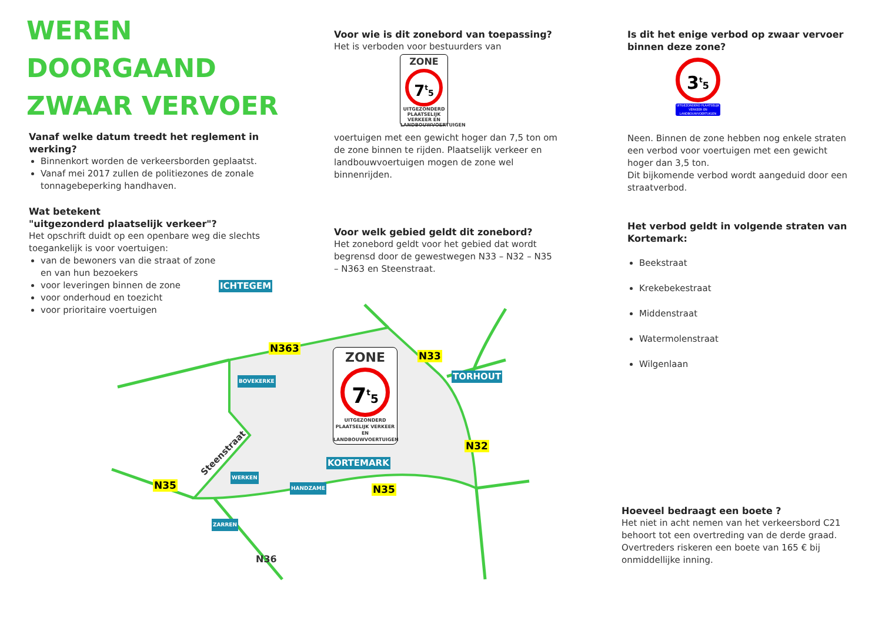WEREN
DOORGAAND
ZWAAR VERVOER
Vanaf welke datum treedt het reglement in werking?
Binnenkort worden de verkeersborden geplaatst.
Vanaf mei 2017 zullen de politiezones de zonale tonnagebeperking handhaven.
Wat betekent
"uitgezonderd plaatselijk verkeer"?
Het opschrift duidt op een openbare weg die slechts toegankelijk is voor voertuigen:
van de bewoners van die straat of zone en van hun bezoekers
voor leveringen binnen de zone
voor onderhoud en toezicht
voor prioritaire voertuigen
Voor wie is dit zonebord van toepassing?
Het is verboden voor bestuurders van
ZONE
7<sup>t</sup>5
UITGEZONDERD PLAATSELIJK VERKEER EN LANDBOUWVOERTUIGEN
voertuigen met een gewicht hoger dan 7,5 ton om de zone binnen te rijden. Plaatselijk verkeer en landbouwvoertuigen mogen de zone wel binnenrijden.
Voor welk gebied geldt dit zonebord?
Het zonebord geldt voor het gebied dat wordt begrensd door de gewestwegen N33 – N32 – N35 – N363 en Steenstraat.
Is dit het enige verbod op zwaar vervoer binnen deze zone?
3<sup>t</sup>5
UITGEZONDERD PLAATSELIJK VERKEER EN LANDBOUWVOERTUIGEN
Neen. Binnen de zone hebben nog enkele straten een verbod voor voertuigen met een gewicht hoger dan 3,5 ton.
Dit bijkomende verbod wordt aangeduid door een straatverbod.
Het verbod geldt in volgende straten van Kortemark:
Beekstraat
Krekebekestraat
Middenstraat
Watermolenstraat
Wilgenlaan
Hoeveel bedraagt een boete ?
Het niet in acht nemen van het verkeersbord C21 behoort tot een overtreding van de derde graad. Overtreders riskeren een boete van 165 € bij onmiddellijke inning.
ICHTEGEM
N363
N33
TORHOUT
BOVEKERKE
ZONE
7<sup>t</sup>5
UITGEZONDERD PLAATSELIJK VERKEER EN LANDBOUWVOERTUIGEN
N32
KORTEMARK
Steenstraat
WERKEN
HANDZAME
N35 N35
ZARREN
N36